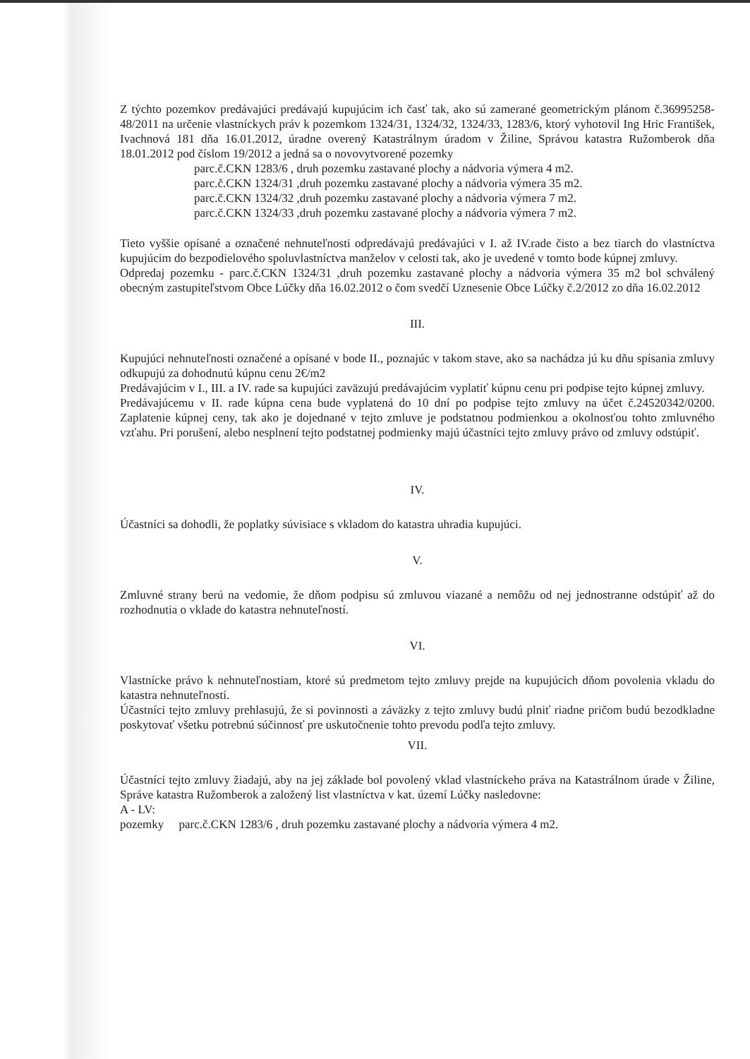Z týchto pozemkov predávajúci predávajú kupujúcim ich časť tak, ako sú zamerané geometrickým plánom č.36995258-48/2011 na určenie vlastníckych práv k pozemkom 1324/31, 1324/32, 1324/33, 1283/6, ktorý vyhotovil Ing Hric František, Ivachnová 181 dňa 16.01.2012, úradne overený Katastrálnym úradom v Žiline, Správou katastra Ružomberok dňa 18.01.2012 pod číslom 19/2012 a jedná sa o novovytvorené pozemky
parc.č.CKN 1283/6 , druh pozemku zastavané plochy a nádvoria výmera 4 m2.
parc.č.CKN 1324/31 ,druh pozemku zastavané plochy a nádvoria výmera 35 m2.
parc.č.CKN 1324/32 ,druh pozemku zastavané plochy a nádvoria výmera 7 m2.
parc.č.CKN 1324/33 ,druh pozemku zastavané plochy a nádvoria výmera 7 m2.
Tieto vyššie opísané a označené nehnuteľnosti odpredávajú predávajúci v I. až IV.rade čisto a bez tiarch do vlastníctva kupujúcim do bezpodielového spoluvlastníctva manželov v celosti tak, ako je uvedené v tomto bode kúpnej zmluvy.
Odpredaj pozemku - parc.č.CKN 1324/31 ,druh pozemku zastavané plochy a nádvoria výmera 35 m2 bol schválený obecným zastupiteľstvom Obce Lúčky dňa 16.02.2012 o čom svedčí Uznesenie Obce Lúčky č.2/2012 zo dňa 16.02.2012
III.
Kupujúci nehnuteľnosti označené a opísané v bode II., poznajúc v takom stave, ako sa nachádza jú ku dňu spísania zmluvy odkupujú za dohodnutú kúpnu cenu 2€/m2
Predávajúcim v I., III. a IV. rade sa kupujúci zaväzujú predávajúcim vyplatiť kúpnu cenu pri podpise tejto kúpnej zmluvy.
Predávajúcemu v II. rade kúpna cena bude vyplatená do 10 dní po podpise tejto zmluvy na účet č.24520342/0200. Zaplatenie kúpnej ceny, tak ako je dojednané v tejto zmluve je podstatnou podmienkou a okolnosťou tohto zmluvného vzťahu. Pri porušení, alebo nesplnení tejto podstatnej podmienky majú účastníci tejto zmluvy právo od zmluvy odstúpiť.
IV.
Účastníci sa dohodli, že poplatky súvisiace s vkladom do katastra uhradia kupujúci.
V.
Zmluvné strany berú na vedomie, že dňom podpisu sú zmluvou viazané a nemôžu od nej jednostranne odstúpiť až do rozhodnutia o vklade do katastra nehnuteľností.
VI.
Vlastnícke právo k nehnuteľnostiam, ktoré sú predmetom tejto zmluvy prejde na kupujúcich dňom povolenia vkladu do katastra nehnuteľností.
Účastníci tejto zmluvy prehlasujú, že si povinnosti a záväzky z tejto zmluvy budú plniť riadne pričom budú bezodkladne poskytovať všetku potrebnú súčinnosť pre uskutočnenie tohto prevodu podľa tejto zmluvy.
VII.
Účastníci tejto zmluvy žiadajú, aby na jej základe bol povolený vklad vlastníckeho práva na Katastrálnom úrade v Žiline, Správe katastra Ružomberok a založený list vlastníctva v kat. území Lúčky nasledovne:
A - LV:
pozemky parc.č.CKN 1283/6 , druh pozemku zastavané plochy a nádvoria výmera 4 m2.